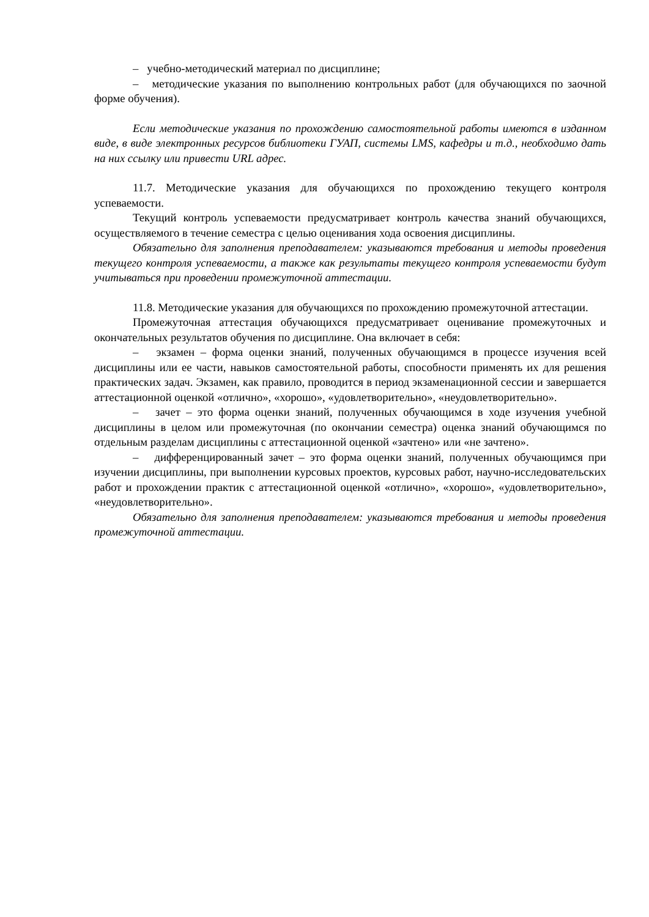– учебно-методический материал по дисциплине;
– методические указания по выполнению контрольных работ (для обучающихся по заочной форме обучения).
Если методические указания по прохождению самостоятельной работы имеются в изданном виде, в виде электронных ресурсов библиотеки ГУАП, системы LMS, кафедры и т.д., необходимо дать на них ссылку или привести URL адрес.
11.7. Методические указания для обучающихся по прохождению текущего контроля успеваемости.
Текущий контроль успеваемости предусматривает контроль качества знаний обучающихся, осуществляемого в течение семестра с целью оценивания хода освоения дисциплины.
Обязательно для заполнения преподавателем: указываются требования и методы проведения текущего контроля успеваемости, а также как результаты текущего контроля успеваемости будут учитываться при проведении промежуточной аттестации.
11.8. Методические указания для обучающихся по прохождению промежуточной аттестации.
Промежуточная аттестация обучающихся предусматривает оценивание промежуточных и окончательных результатов обучения по дисциплине. Она включает в себя:
– экзамен – форма оценки знаний, полученных обучающимся в процессе изучения всей дисциплины или ее части, навыков самостоятельной работы, способности применять их для решения практических задач. Экзамен, как правило, проводится в период экзаменационной сессии и завершается аттестационной оценкой «отлично», «хорошо», «удовлетворительно», «неудовлетворительно».
– зачет – это форма оценки знаний, полученных обучающимся в ходе изучения учебной дисциплины в целом или промежуточная (по окончании семестра) оценка знаний обучающимся по отдельным разделам дисциплины с аттестационной оценкой «зачтено» или «не зачтено».
– дифференцированный зачет – это форма оценки знаний, полученных обучающимся при изучении дисциплины, при выполнении курсовых проектов, курсовых работ, научно-исследовательских работ и прохождении практик с аттестационной оценкой «отлично», «хорошо», «удовлетворительно», «неудовлетворительно».
Обязательно для заполнения преподавателем: указываются требования и методы проведения промежуточной аттестации.